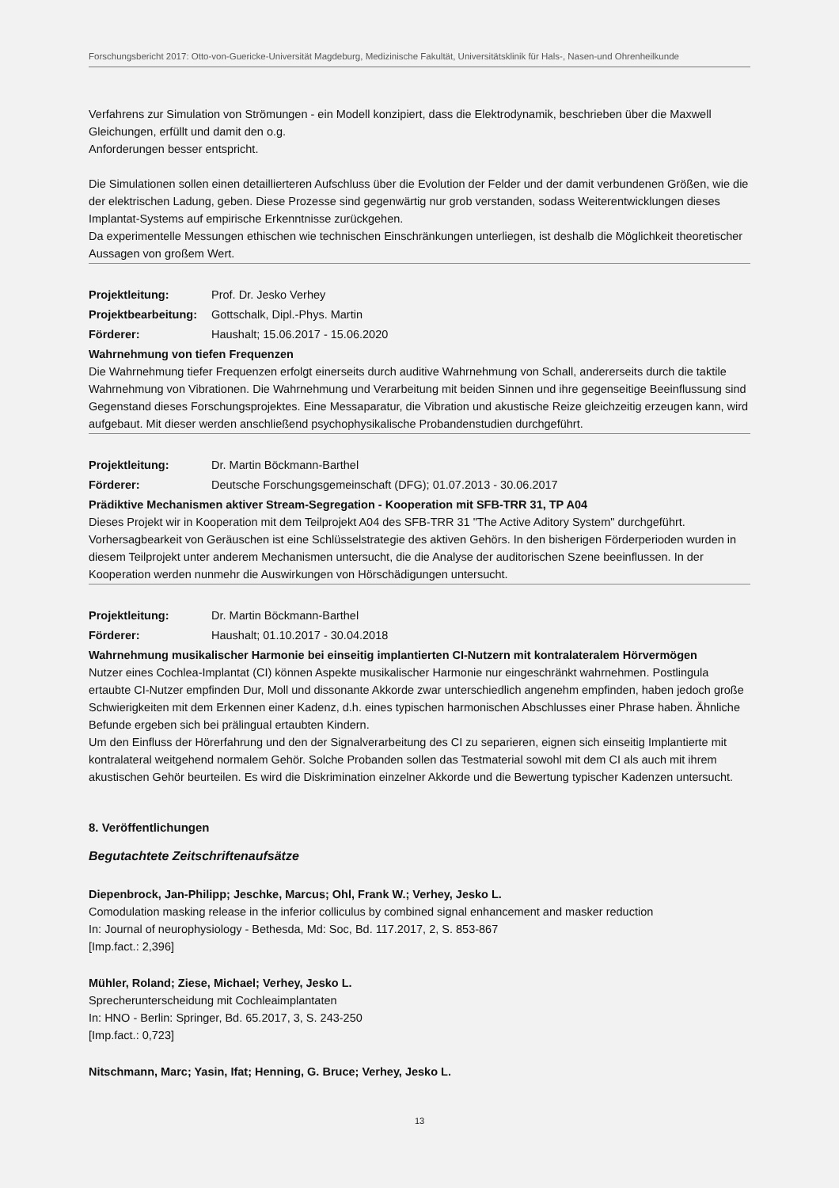Forschungsbericht 2017: Otto-von-Guericke-Universität Magdeburg, Medizinische Fakultät, Universitätsklinik für Hals-, Nasen-und Ohrenheilkunde
Verfahrens zur Simulation von Strömungen - ein Modell konzipiert, dass die Elektrodynamik, beschrieben über die Maxwell Gleichungen, erfüllt und damit den o.g.
Anforderungen besser entspricht.
Die Simulationen sollen einen detaillierteren Aufschluss über die Evolution der Felder und der damit verbundenen Größen, wie die der elektrischen Ladung, geben. Diese Prozesse sind gegenwärtig nur grob verstanden, sodass Weiterentwicklungen dieses Implantat-Systems auf empirische Erkenntnisse zurückgehen.
Da experimentelle Messungen ethischen wie technischen Einschränkungen unterliegen, ist deshalb die Möglichkeit theoretischer Aussagen von großem Wert.
Projektleitung: Prof. Dr. Jesko Verhey
Projektbearbeitung: Gottschalk, Dipl.-Phys. Martin
Förderer: Haushalt; 15.06.2017 - 15.06.2020
Wahrnehmung von tiefen Frequenzen
Die Wahrnehmung tiefer Frequenzen erfolgt einerseits durch auditive Wahrnehmung von Schall, andererseits durch die taktile Wahrnehmung von Vibrationen. Die Wahrnehmung und Verarbeitung mit beiden Sinnen und ihre gegenseitige Beeinflussung sind Gegenstand dieses Forschungsprojektes. Eine Messaparatur, die Vibration und akustische Reize gleichzeitig erzeugen kann, wird aufgebaut. Mit dieser werden anschließend psychophysikalische Probandenstudien durchgeführt.
Projektleitung: Dr. Martin Böckmann-Barthel
Förderer: Deutsche Forschungsgemeinschaft (DFG); 01.07.2013 - 30.06.2017
Prädiktive Mechanismen aktiver Stream-Segregation - Kooperation mit SFB-TRR 31, TP A04
Dieses Projekt wir in Kooperation mit dem Teilprojekt A04 des SFB-TRR 31 "The Active Aditory System" durchgeführt. Vorhersagbearkeit von Geräuschen ist eine Schlüsselstrategie des aktiven Gehörs. In den bisherigen Förderperioden wurden in diesem Teilprojekt unter anderem Mechanismen untersucht, die die Analyse der auditorischen Szene beeinflussen. In der Kooperation werden nunmehr die Auswirkungen von Hörschädigungen untersucht.
Projektleitung: Dr. Martin Böckmann-Barthel
Förderer: Haushalt; 01.10.2017 - 30.04.2018
Wahrnehmung musikalischer Harmonie bei einseitig implantierten CI-Nutzern mit kontralateralem Hörvermögen
Nutzer eines Cochlea-Implantat (CI) können Aspekte musikalischer Harmonie nur eingeschränkt wahrnehmen. Postlingula ertaubte CI-Nutzer empfinden Dur, Moll und dissonante Akkorde zwar unterschiedlich angenehm empfinden, haben jedoch große Schwierigkeiten mit dem Erkennen einer Kadenz, d.h. eines typischen harmonischen Abschlusses einer Phrase haben. Ähnliche Befunde ergeben sich bei prälingual ertaubten Kindern.
Um den Einfluss der Hörerfahrung und den der Signalverarbeitung des CI zu separieren, eignen sich einseitig Implantierte mit kontralateral weitgehend normalem Gehör. Solche Probanden sollen das Testmaterial sowohl mit dem CI als auch mit ihrem akustischen Gehör beurteilen. Es wird die Diskrimination einzelner Akkorde und die Bewertung typischer Kadenzen untersucht.
8. Veröffentlichungen
Begutachtete Zeitschriftenaufsätze
Diepenbrock, Jan-Philipp; Jeschke, Marcus; Ohl, Frank W.; Verhey, Jesko L.
Comodulation masking release in the inferior colliculus by combined signal enhancement and masker reduction
In: Journal of neurophysiology - Bethesda, Md: Soc, Bd. 117.2017, 2, S. 853-867
[Imp.fact.: 2,396]
Mühler, Roland; Ziese, Michael; Verhey, Jesko L.
Sprecherunterscheidung mit Cochleaimplantaten
In: HNO - Berlin: Springer, Bd. 65.2017, 3, S. 243-250
[Imp.fact.: 0,723]
Nitschmann, Marc; Yasin, Ifat; Henning, G. Bruce; Verhey, Jesko L.
13